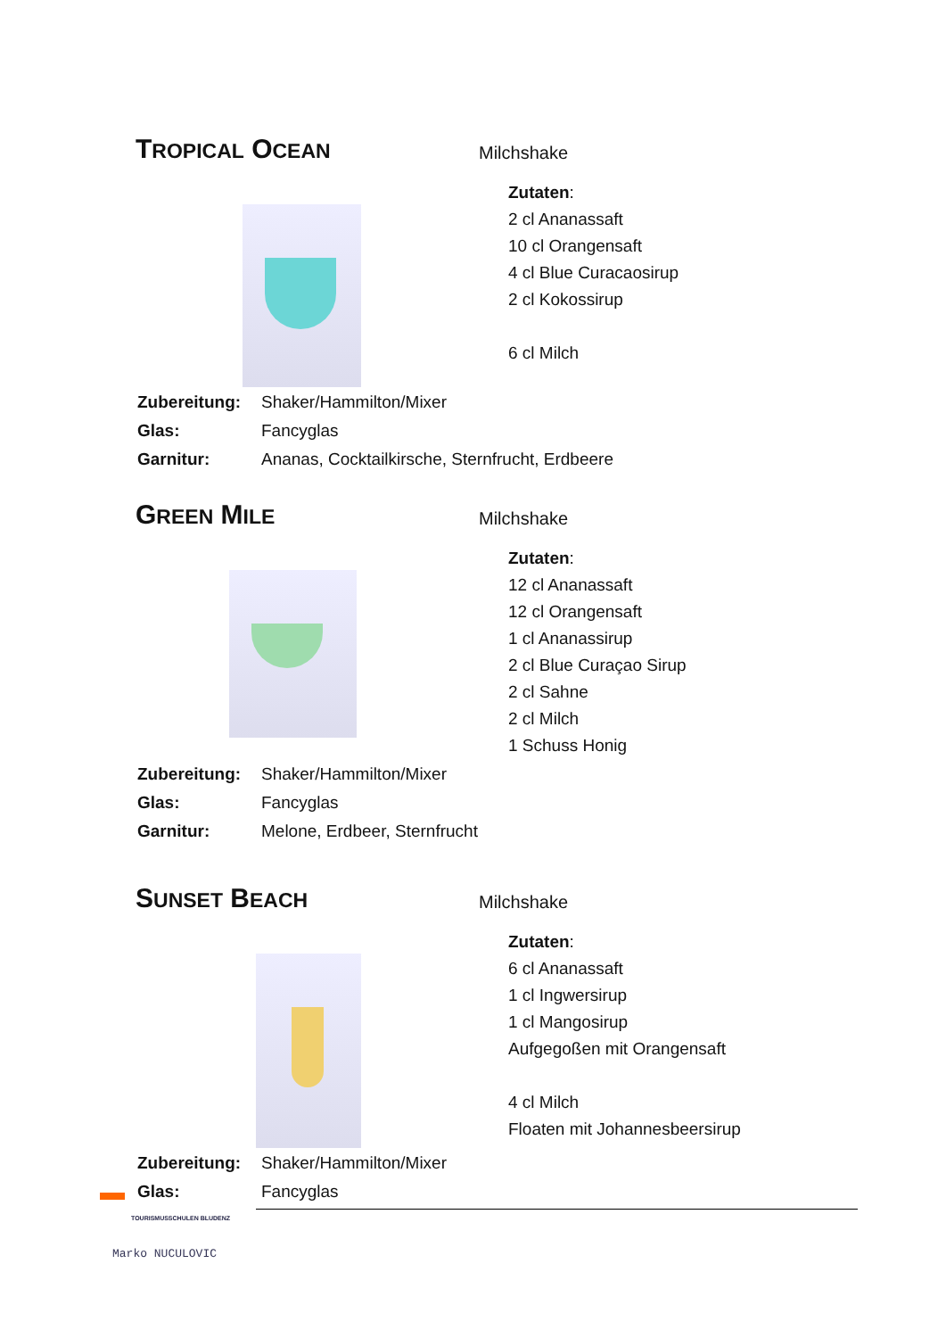TROPICAL OCEAN
Milchshake
Zutaten:
2 cl Ananassaft
10 cl Orangensaft
4 cl Blue Curacaosirup
2 cl Kokossirup
6 cl Milch
| Zubereitung: | Shaker/Hammilton/Mixer |
| Glas: | Fancyglas |
| Garnitur: | Ananas, Cocktailkirsche, Sternfrucht, Erdbeere |
GREEN MILE
Milchshake
Zutaten:
12 cl Ananassaft
12 cl Orangensaft
1 cl Ananassirup
2 cl Blue Curaçao Sirup
2 cl Sahne
2 cl Milch
1 Schuss Honig
| Zubereitung: | Shaker/Hammilton/Mixer |
| Glas: | Fancyglas |
| Garnitur: | Melone, Erdbeer, Sternfrucht |
SUNSET BEACH
Milchshake
Zutaten:
6 cl Ananassaft
1 cl Ingwersirup
1 cl Mangosirup
Aufgegoßen mit Orangensaft
4 cl Milch
Floaten mit Johannesbeersirup
| Zubereitung: | Shaker/Hammilton/Mixer |
| Glas: | Fancyglas |
TOURISMUSSCHULEN BLUDENZ
Marko NUCULOVIC